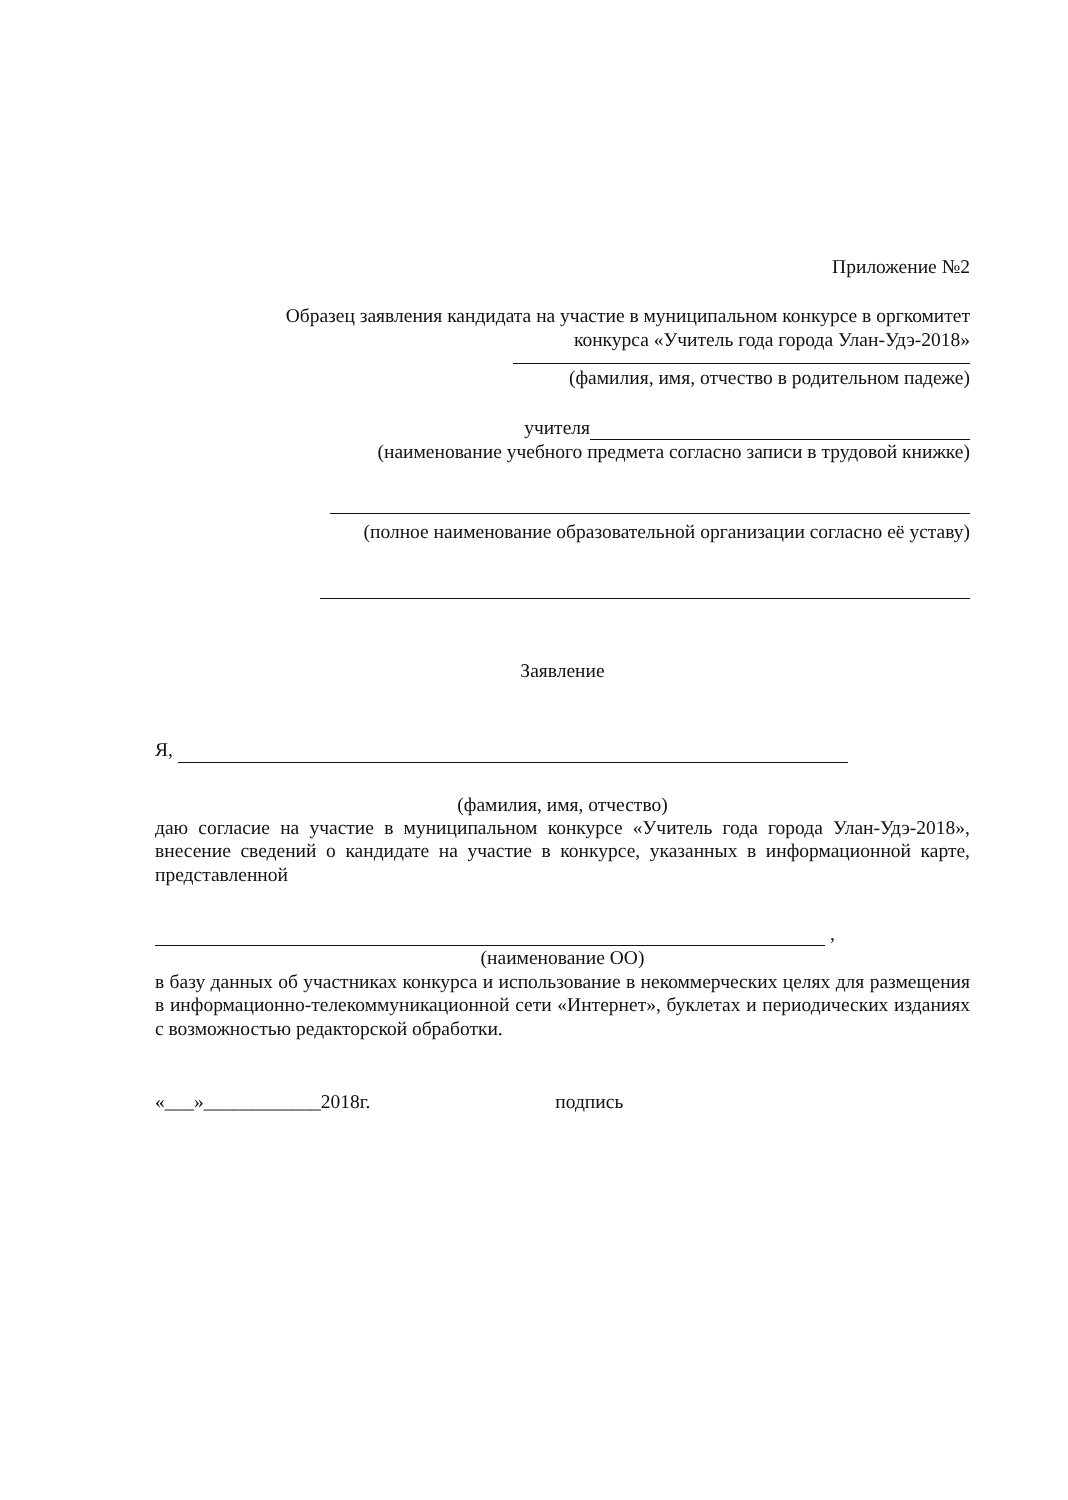Приложение №2
Образец заявления кандидата на участие в муниципальном конкурсе в оргкомитет
конкурса «Учитель года города Улан-Удэ-2018»
(фамилия, имя, отчество в родительном падеже)
учителя
(наименование учебного предмета согласно записи в трудовой книжке)
(полное наименование образовательной организации согласно её уставу)
Заявление
Я,
(фамилия, имя, отчество)
даю согласие на участие в муниципальном конкурсе «Учитель года города Улан-Удэ-2018», внесение сведений о кандидате на участие в конкурсе, указанных в информационной карте, представленной
,
(наименование ОО)
в базу данных об участниках конкурса и использование в некоммерческих целях для размещения в информационно-телекоммуникационной сети «Интернет», буклетах и периодических изданиях с возможностью редакторской обработки.
«___»____________2018г. подпись